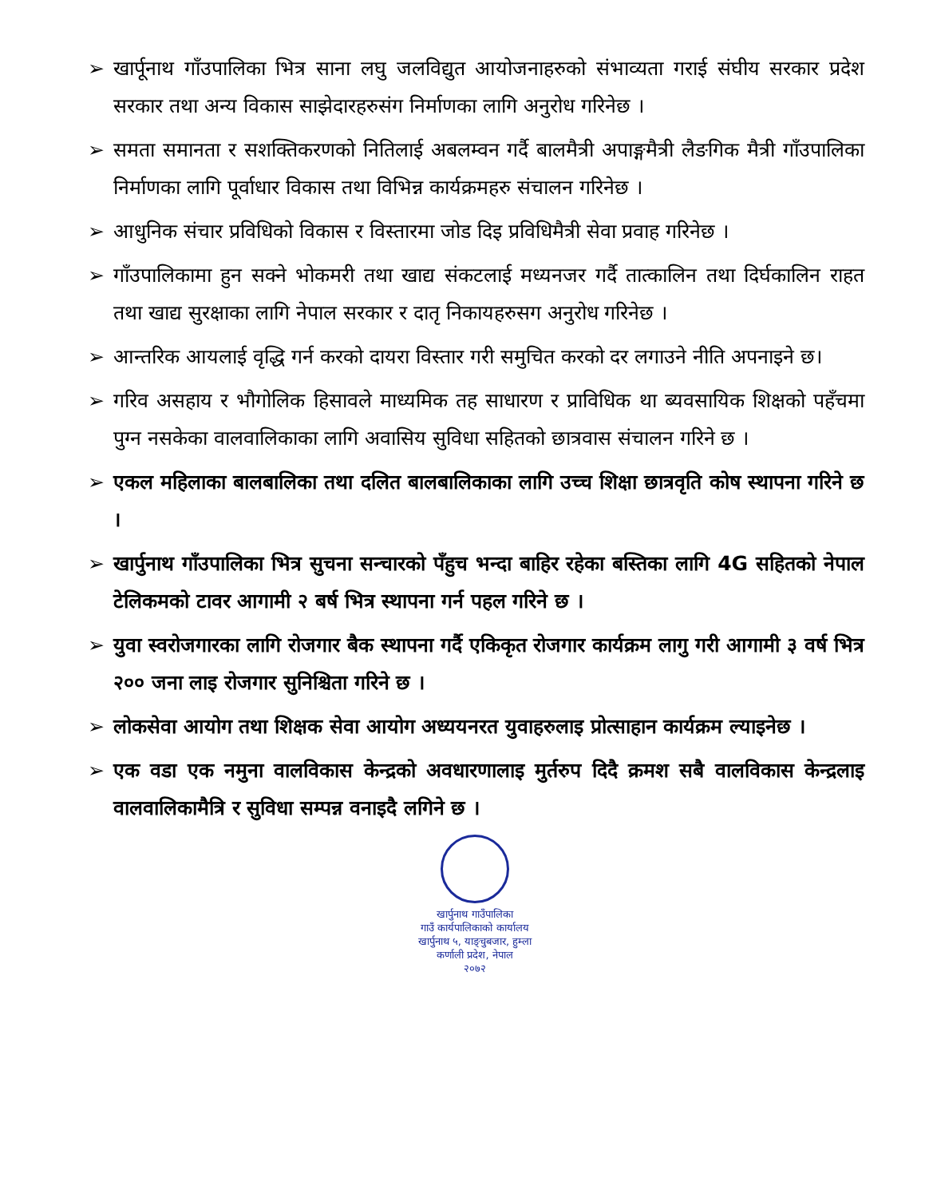➢ खार्पूनाथ गाँउपालिका भित्र साना लघु जलविद्युत आयोजनाहरुको संभाव्यता गराई संघीय सरकार प्रदेश सरकार तथा अन्य विकास साझेदारहरुसंग निर्माणका लागि अनुरोध गरिनेछ ।
➢ समता समानता र सशक्तिकरणको नितिलाई अबलम्वन गर्दै बालमैत्री अपाङ्गमैत्री लैङगिक मैत्री गाँउपालिका निर्माणका लागि पूर्वाधार विकास तथा विभिन्न कार्यक्रमहरु संचालन गरिनेछ ।
➢ आधुनिक संचार प्रविधिको विकास र विस्तारमा जोड दिइ प्रविधिमैत्री सेवा प्रवाह गरिनेछ ।
➢ गाँउपालिकामा हुन सक्ने भोकमरी तथा खाद्य संकटलाई मध्यनजर गर्दै तात्कालिन तथा दिर्घकालिन राहत तथा खाद्य सुरक्षाका लागि नेपाल सरकार र दातृ निकायहरुसग अनुरोध गरिनेछ ।
➢ आन्तरिक आयलाई वृद्धि गर्न करको दायरा विस्तार गरी समुचित करको दर लगाउने नीति अपनाइने छ।
➢ गरिव असहाय र भौगोलिक हिसावले माध्यमिक तह साधारण र प्राविधिक था ब्यवसायिक शिक्षको पहँचमा पुग्न नसकेका वालवालिकाका लागि अवासिय सुविधा सहितको छात्रवास संचालन गरिने छ ।
➢ एकल महिलाका बालबालिका तथा दलित बालबालिकाका लागि उच्च शिक्षा छात्रवृति कोष स्थापना गरिने छ ।
➢ खार्पुनाथ गाँउपालिका भित्र सुचना सन्चारको पँहुच भन्दा बाहिर रहेका बस्तिका लागि 4G सहितको नेपाल टेलिकमको टावर आगामी २ बर्ष भित्र स्थापना गर्न पहल गरिने छ ।
➢ युवा स्वरोजगारका लागि रोजगार बैक स्थापना गर्दै एकिकृत रोजगार कार्यक्रम लागु गरी आगामी ३ वर्ष भित्र २०० जना लाइ रोजगार सुनिश्चिता गरिने छ ।
➢ लोकसेवा आयोग तथा शिक्षक सेवा आयोग अध्ययनरत युवाहरुलाइ प्रोत्साहान कार्यक्रम ल्याइनेछ ।
➢ एक वडा एक नमुना वालविकास केन्द्रको अवधारणालाइ मुर्तरुप दिदै क्रमश सबै वालविकास केन्द्रलाइ वालवालिकामैत्रि र सुविधा सम्पन्न वनाइदै लगिने छ ।
खार्पुनाथ गाउँपालिका
गाउँ कार्यपालिकाको कार्यालय
खार्पुनाथ ५, याङ्चुबजार, हुम्ला
कर्णाली प्रदेश, नेपाल
२०७२